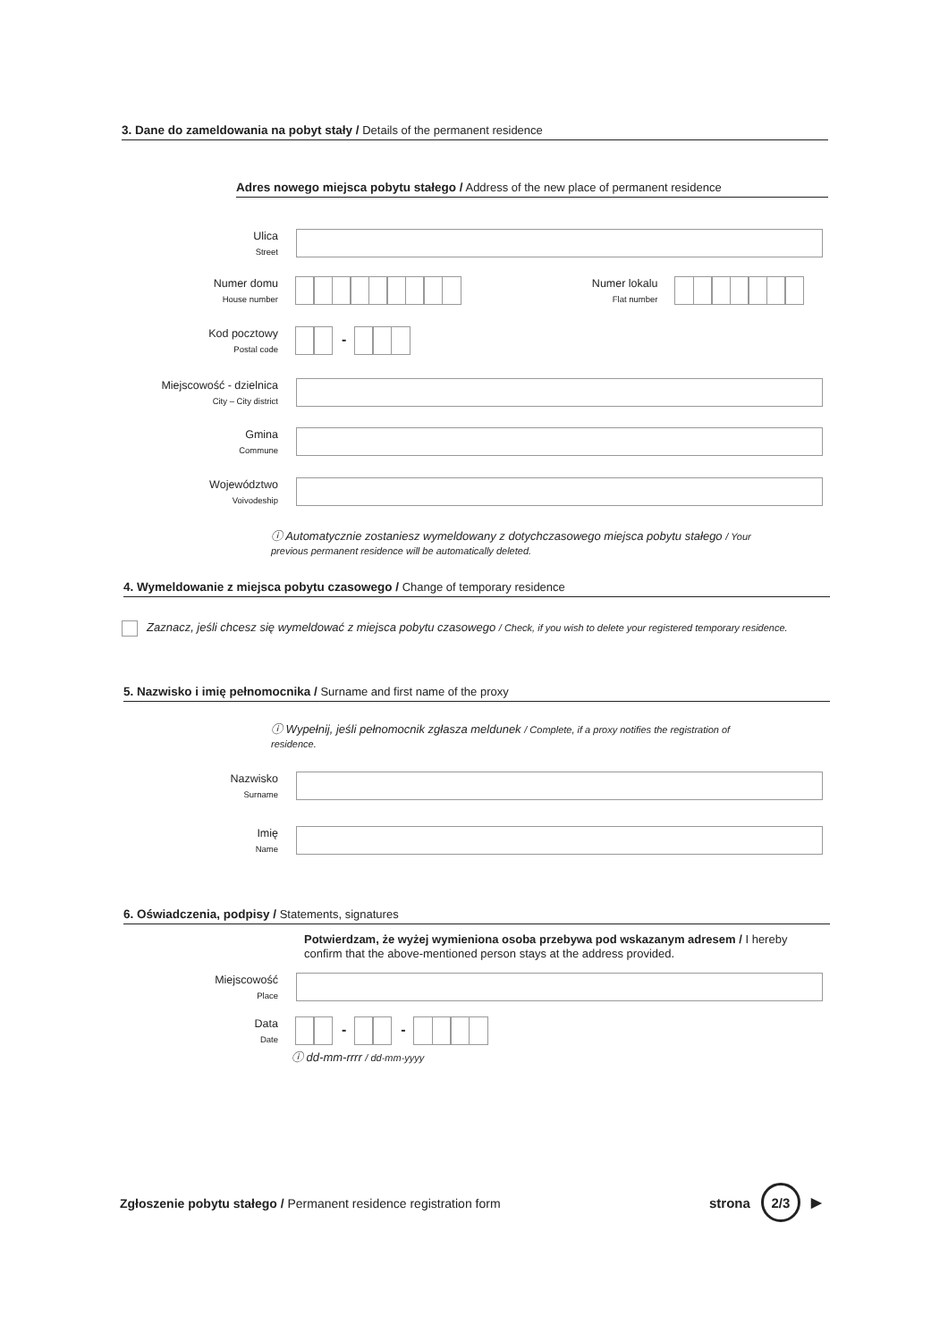3. Dane do zameldowania na pobyt stały / Details of the permanent residence
Adres nowego miejsca pobytu stałego / Address of the new place of permanent residence
Ulica
Street
Numer domu
House number
Numer lokalu
Flat number
Kod pocztowy
Postal code
-
Miejscowość - dzielnica
City – City district
Gmina
Commune
Województwo
Voivodeship
ⓘ Automatycznie zostaniesz wymeldowany z dotychczasowego miejsca pobytu stałego / Your previous permanent residence will be automatically deleted.
4. Wymeldowanie z miejsca pobytu czasowego / Change of temporary residence
Zaznacz, jeśli chcesz się wymeldować z miejsca pobytu czasowego / Check, if you wish to delete your registered temporary residence.
5. Nazwisko i imię pełnomocnika / Surname and first name of the proxy
ⓘ Wypełnij, jeśli pełnomocnik zgłasza meldunek / Complete, if a proxy notifies the registration of residence.
Nazwisko
Surname
Imię
Name
6. Oświadczenia, podpisy / Statements, signatures
Potwierdzam, że wyżej wymieniona osoba przebywa pod wskazanym adresem / I hereby confirm that the above-mentioned person stays at the address provided.
Miejscowość
Place
Data
Date
- -
ⓘ dd-mm-rrrr / dd-mm-yyyy
Zgłoszenie pobytu stałego / Permanent residence registration form
strona 2/3 ▶